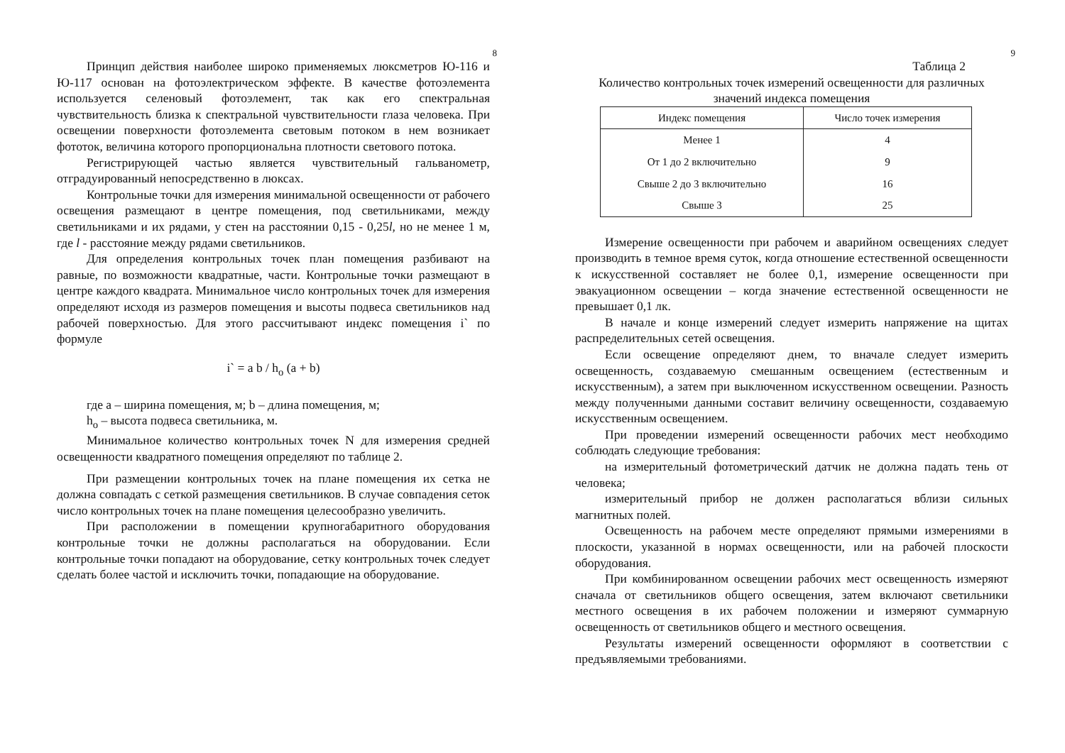8
Принцип действия наиболее широко применяемых люксметров Ю-116 и Ю-117 основан на фотоэлектрическом эффекте. В качестве фотоэлемента используется селеновый фотоэлемент, так как его спектральная чувствительность близка к спектральной чувствительности глаза человека. При освещении поверхности фотоэлемента световым потоком в нем возникает фототок, величина которого пропорциональна плотности светового потока.
Регистрирующей частью является чувствительный гальванометр, отградуированный непосредственно в люксах.
Контрольные точки для измерения минимальной освещенности от рабочего освещения размещают в центре помещения, под светильниками, между светильниками и их рядами, у стен на расстоянии 0,15 - 0,25l, но не менее 1 м, где l - расстояние между рядами светильников.
Для определения контрольных точек план помещения разбивают на равные, по возможности квадратные, части. Контрольные точки размещают в центре каждого квадрата. Минимальное число контрольных точек для измерения определяют исходя из размеров помещения и высоты подвеса светильников над рабочей поверхностью. Для этого рассчитывают индекс помещения i` по формуле
i` = a b / h<sub>o</sub> (a + b)
где а – ширина помещения, м; b – длина помещения, м;
h<sub>o</sub> – высота подвеса светильника, м.
Минимальное количество контрольных точек N для измерения средней освещенности квадратного помещения определяют по таблице 2.
При размещении контрольных точек на плане помещения их сетка не должна совпадать с сеткой размещения светильников. В случае совпадения сеток число контрольных точек на плане помещения целесообразно увеличить.
При расположении в помещении крупногабаритного оборудования контрольные точки не должны располагаться на оборудовании. Если контрольные точки попадают на оборудование, сетку контрольных точек следует сделать более частой и исключить точки, попадающие на оборудование.
9
Таблица 2
Количество контрольных точек измерений освещенности для различных значений индекса помещения
| Индекс помещения | Число точек измерения |
| --- | --- |
| Менее 1 | 4 |
| От 1 до 2 включительно | 9 |
| Свыше 2 до 3 включительно | 16 |
| Свыше 3 | 25 |
Измерение освещенности при рабочем и аварийном освещениях следует производить в темное время суток, когда отношение естественной освещенности к искусственной составляет не более 0,1, измерение освещенности при эвакуационном освещении – когда значение естественной освещенности не превышает 0,1 лк.
В начале и конце измерений следует измерить напряжение на щитах распределительных сетей освещения.
Если освещение определяют днем, то вначале следует измерить освещенность, создаваемую смешанным освещением (естественным и искусственным), а затем при выключенном искусственном освещении. Разность между полученными данными составит величину освещенности, создаваемую искусственным освещением.
При проведении измерений освещенности рабочих мест необходимо соблюдать следующие требования:
на измерительный фотометрический датчик не должна падать тень от человека;
измерительный прибор не должен располагаться вблизи сильных магнитных полей.
Освещенность на рабочем месте определяют прямыми измерениями в плоскости, указанной в нормах освещенности, или на рабочей плоскости оборудования.
При комбинированном освещении рабочих мест освещенность измеряют сначала от светильников общего освещения, затем включают светильники местного освещения в их рабочем положении и измеряют суммарную освещенность от светильников общего и местного освещения.
Результаты измерений освещенности оформляют в соответствии с предъявляемыми требованиями.